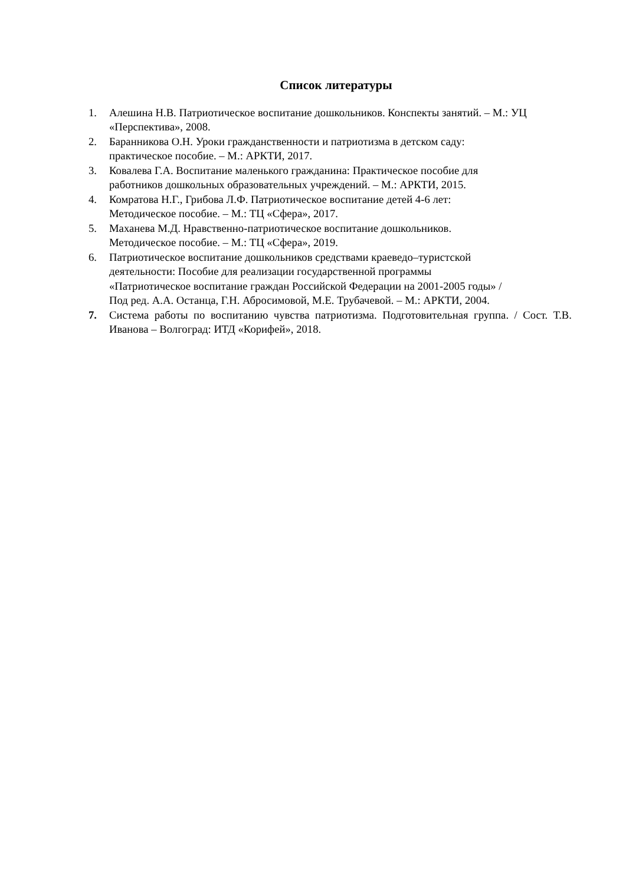Список литературы
1. Алешина Н.В. Патриотическое воспитание дошкольников. Конспекты занятий. – М.: УЦ «Перспектива», 2008.
2. Баранникова О.Н. Уроки гражданственности и патриотизма в детском саду:
практическое пособие. – М.: АРКТИ, 2017.
3. Ковалева Г.А. Воспитание маленького гражданина: Практическое пособие для
работников дошкольных образовательных учреждений. – М.: АРКТИ, 2015.
4. Комратова Н.Г., Грибова Л.Ф. Патриотическое воспитание детей 4-6 лет:
Методическое пособие. – М.: ТЦ «Сфера», 2017.
5. Маханева М.Д. Нравственно-патриотическое воспитание дошкольников.
Методическое пособие. – М.: ТЦ «Сфера», 2019.
6. Патриотическое воспитание дошкольников средствами краеведо–туристской
деятельности: Пособие для реализации государственной программы
«Патриотическое воспитание граждан Российской Федерации на 2001-2005 годы» /
Под ред. А.А. Останца, Г.Н. Абросимовой, М.Е. Трубачевой. – М.: АРКТИ, 2004.
7. Система работы по воспитанию чувства патриотизма. Подготовительная группа. / Сост. Т.В. Иванова – Волгоград: ИТД «Корифей», 2018.